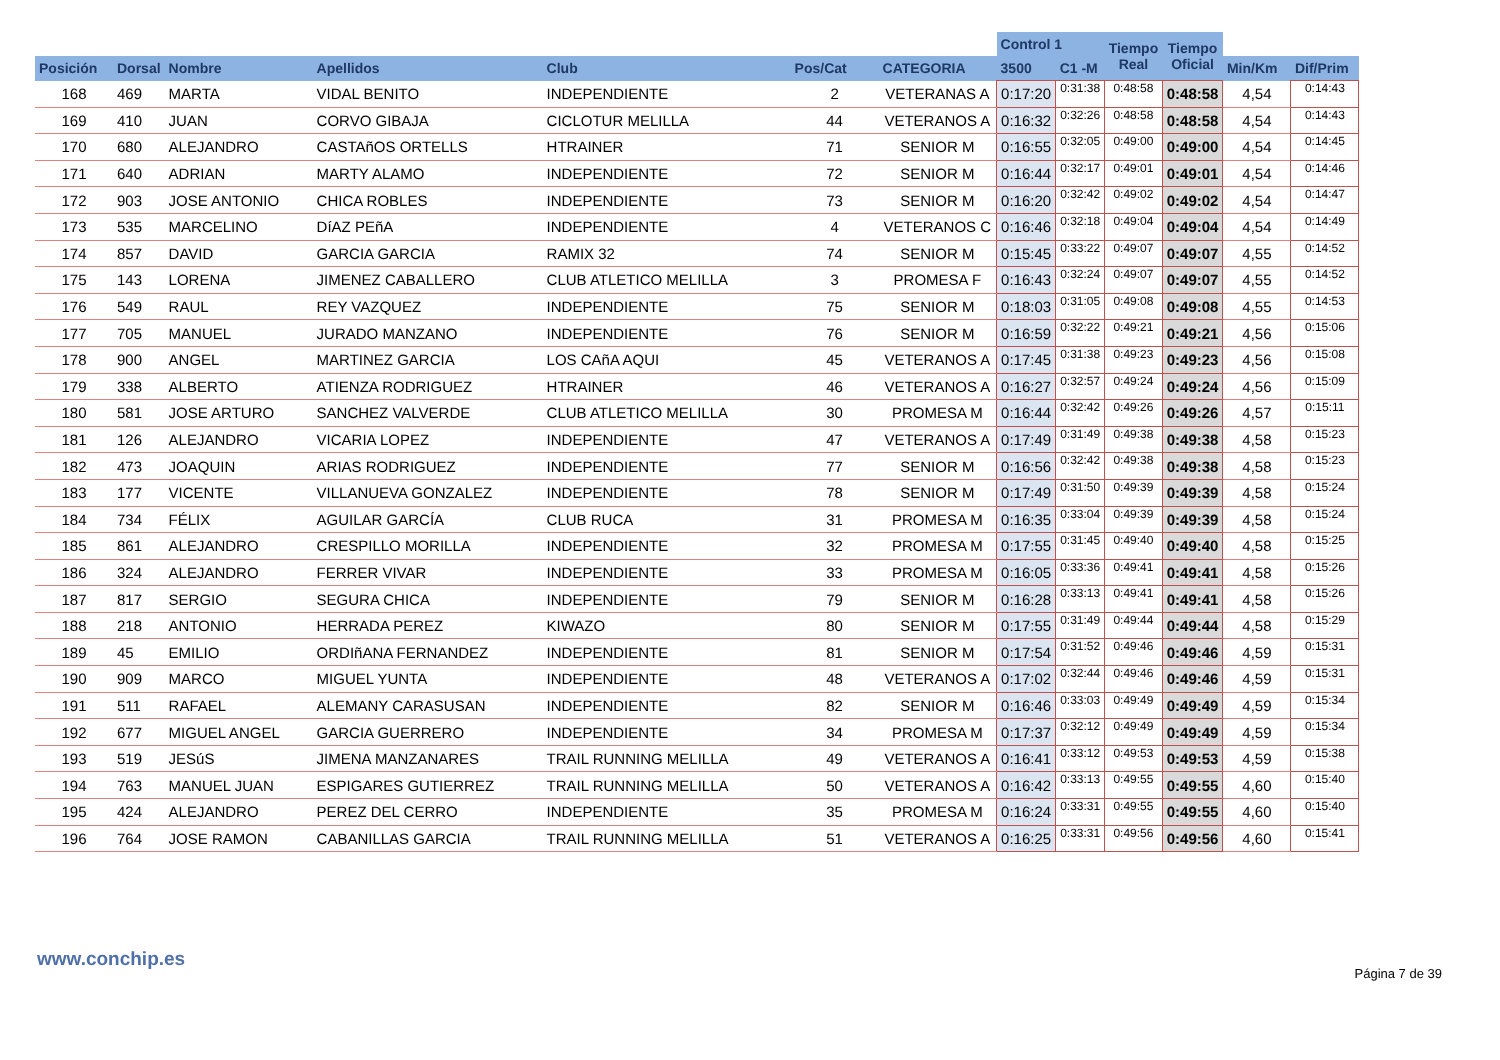| | | | | | | | Control 1 | | Tiempo Real | Tiempo Oficial | | |
| --- | --- | --- | --- | --- | --- | --- | --- | --- | --- | --- | --- | --- |
| Posición | Dorsal | Nombre | Apellidos | Club | Pos/Cat | CATEGORIA | 3500 | C1 -M | | | Min/Km | Dif/Prim |
| 168 | 469 | MARTA | VIDAL BENITO | INDEPENDIENTE | 2 | VETERANAS A | 0:17:20 | 0:31:38 | 0:48:58 | 0:48:58 | 4,54 | 0:14:43 |
| 169 | 410 | JUAN | CORVO GIBAJA | CICLOTUR MELILLA | 44 | VETERANOS A | 0:16:32 | 0:32:26 | 0:48:58 | 0:48:58 | 4,54 | 0:14:43 |
| 170 | 680 | ALEJANDRO | CASTAñOS ORTELLS | HTRAINER | 71 | SENIOR M | 0:16:55 | 0:32:05 | 0:49:00 | 0:49:00 | 4,54 | 0:14:45 |
| 171 | 640 | ADRIAN | MARTY ALAMO | INDEPENDIENTE | 72 | SENIOR M | 0:16:44 | 0:32:17 | 0:49:01 | 0:49:01 | 4,54 | 0:14:46 |
| 172 | 903 | JOSE ANTONIO | CHICA ROBLES | INDEPENDIENTE | 73 | SENIOR M | 0:16:20 | 0:32:42 | 0:49:02 | 0:49:02 | 4,54 | 0:14:47 |
| 173 | 535 | MARCELINO | DíAZ PEñA | INDEPENDIENTE | 4 | VETERANOS C | 0:16:46 | 0:32:18 | 0:49:04 | 0:49:04 | 4,54 | 0:14:49 |
| 174 | 857 | DAVID | GARCIA GARCIA | RAMIX 32 | 74 | SENIOR M | 0:15:45 | 0:33:22 | 0:49:07 | 0:49:07 | 4,55 | 0:14:52 |
| 175 | 143 | LORENA | JIMENEZ CABALLERO | CLUB ATLETICO MELILLA | 3 | PROMESA F | 0:16:43 | 0:32:24 | 0:49:07 | 0:49:07 | 4,55 | 0:14:52 |
| 176 | 549 | RAUL | REY VAZQUEZ | INDEPENDIENTE | 75 | SENIOR M | 0:18:03 | 0:31:05 | 0:49:08 | 0:49:08 | 4,55 | 0:14:53 |
| 177 | 705 | MANUEL | JURADO MANZANO | INDEPENDIENTE | 76 | SENIOR M | 0:16:59 | 0:32:22 | 0:49:21 | 0:49:21 | 4,56 | 0:15:06 |
| 178 | 900 | ANGEL | MARTINEZ GARCIA | LOS CAñA AQUI | 45 | VETERANOS A | 0:17:45 | 0:31:38 | 0:49:23 | 0:49:23 | 4,56 | 0:15:08 |
| 179 | 338 | ALBERTO | ATIENZA RODRIGUEZ | HTRAINER | 46 | VETERANOS A | 0:16:27 | 0:32:57 | 0:49:24 | 0:49:24 | 4,56 | 0:15:09 |
| 180 | 581 | JOSE ARTURO | SANCHEZ VALVERDE | CLUB ATLETICO MELILLA | 30 | PROMESA M | 0:16:44 | 0:32:42 | 0:49:26 | 0:49:26 | 4,57 | 0:15:11 |
| 181 | 126 | ALEJANDRO | VICARIA LOPEZ | INDEPENDIENTE | 47 | VETERANOS A | 0:17:49 | 0:31:49 | 0:49:38 | 0:49:38 | 4,58 | 0:15:23 |
| 182 | 473 | JOAQUIN | ARIAS RODRIGUEZ | INDEPENDIENTE | 77 | SENIOR M | 0:16:56 | 0:32:42 | 0:49:38 | 0:49:38 | 4,58 | 0:15:23 |
| 183 | 177 | VICENTE | VILLANUEVA GONZALEZ | INDEPENDIENTE | 78 | SENIOR M | 0:17:49 | 0:31:50 | 0:49:39 | 0:49:39 | 4,58 | 0:15:24 |
| 184 | 734 | FÉLIX | AGUILAR GARCÍA | CLUB RUCA | 31 | PROMESA M | 0:16:35 | 0:33:04 | 0:49:39 | 0:49:39 | 4,58 | 0:15:24 |
| 185 | 861 | ALEJANDRO | CRESPILLO MORILLA | INDEPENDIENTE | 32 | PROMESA M | 0:17:55 | 0:31:45 | 0:49:40 | 0:49:40 | 4,58 | 0:15:25 |
| 186 | 324 | ALEJANDRO | FERRER VIVAR | INDEPENDIENTE | 33 | PROMESA M | 0:16:05 | 0:33:36 | 0:49:41 | 0:49:41 | 4,58 | 0:15:26 |
| 187 | 817 | SERGIO | SEGURA CHICA | INDEPENDIENTE | 79 | SENIOR M | 0:16:28 | 0:33:13 | 0:49:41 | 0:49:41 | 4,58 | 0:15:26 |
| 188 | 218 | ANTONIO | HERRADA PEREZ | KIWAZO | 80 | SENIOR M | 0:17:55 | 0:31:49 | 0:49:44 | 0:49:44 | 4,58 | 0:15:29 |
| 189 | 45 | EMILIO | ORDIñANA FERNANDEZ | INDEPENDIENTE | 81 | SENIOR M | 0:17:54 | 0:31:52 | 0:49:46 | 0:49:46 | 4,59 | 0:15:31 |
| 190 | 909 | MARCO | MIGUEL YUNTA | INDEPENDIENTE | 48 | VETERANOS A | 0:17:02 | 0:32:44 | 0:49:46 | 0:49:46 | 4,59 | 0:15:31 |
| 191 | 511 | RAFAEL | ALEMANY CARASUSAN | INDEPENDIENTE | 82 | SENIOR M | 0:16:46 | 0:33:03 | 0:49:49 | 0:49:49 | 4,59 | 0:15:34 |
| 192 | 677 | MIGUEL ANGEL | GARCIA GUERRERO | INDEPENDIENTE | 34 | PROMESA M | 0:17:37 | 0:32:12 | 0:49:49 | 0:49:49 | 4,59 | 0:15:34 |
| 193 | 519 | JESúS | JIMENA MANZANARES | TRAIL RUNNING MELILLA | 49 | VETERANOS A | 0:16:41 | 0:33:12 | 0:49:53 | 0:49:53 | 4,59 | 0:15:38 |
| 194 | 763 | MANUEL JUAN | ESPIGARES GUTIERREZ | TRAIL RUNNING MELILLA | 50 | VETERANOS A | 0:16:42 | 0:33:13 | 0:49:55 | 0:49:55 | 4,60 | 0:15:40 |
| 195 | 424 | ALEJANDRO | PEREZ DEL CERRO | INDEPENDIENTE | 35 | PROMESA M | 0:16:24 | 0:33:31 | 0:49:55 | 0:49:55 | 4,60 | 0:15:40 |
| 196 | 764 | JOSE RAMON | CABANILLAS GARCIA | TRAIL RUNNING MELILLA | 51 | VETERANOS A | 0:16:25 | 0:33:31 | 0:49:56 | 0:49:56 | 4,60 | 0:15:41 |
www.conchip.es
Página 7 de 39